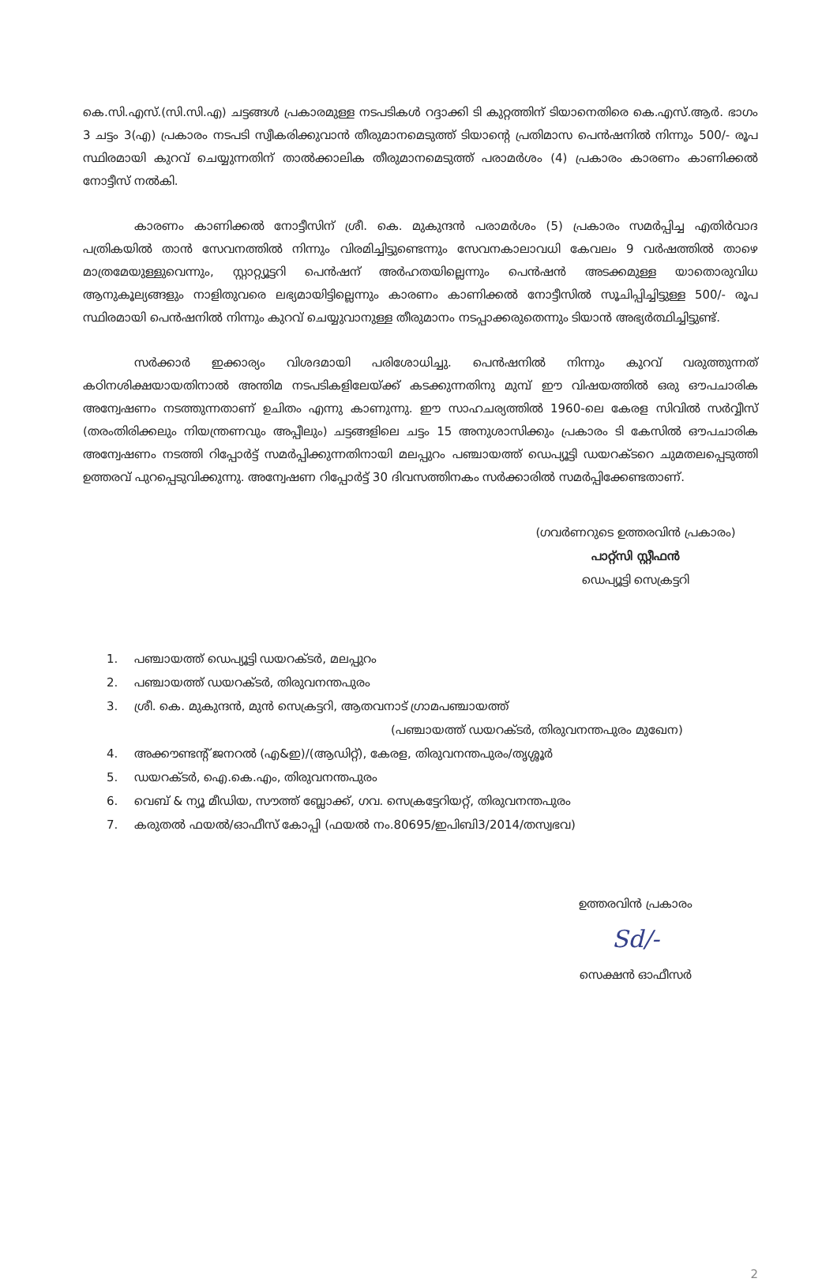കെ.സി.എസ്.(സി.സി.എ) ചട്ടങ്ങൾ പ്രകാരമുള്ള നടപടികൾ റദ്ദാക്കി ടി കുറ്റത്തിന് ടിയാനെതിരെ കെ.എസ്.ആർ. ഭാഗം 3 ചട്ടം 3(എ) പ്രകാരം നടപടി സ്വീകരിക്കുവാൻ തീരുമാനമെടുത്ത് ടിയാന്റെ പ്രതിമാസ പെൻഷനിൽ നിന്നും 500/- രൂപ സ്ഥിരമായി കുറവ് ചെയ്യുന്നതിന് താൽക്കാലിക തീരുമാനമെടുത്ത് പരാമർശം (4) പ്രകാരം കാരണം കാണിക്കൽ നോട്ടീസ് നൽകി.
കാരണം കാണിക്കൽ നോട്ടീസിന് ശ്രീ. കെ. മുകുന്ദൻ പരാമർശം (5) പ്രകാരം സമർപ്പിച്ച എതിർവാദ പത്രികയിൽ താൻ സേവനത്തിൽ നിന്നും വിരമിച്ചിട്ടുണ്ടെന്നും സേവനകാലാവധി കേവലം 9 വർഷത്തിൽ താഴെ മാത്രമേയുള്ളുവെന്നും, സ്റ്റാറ്റ്യൂട്ടറി പെൻഷന് അർഹതയില്ലെന്നും പെൻഷൻ അടക്കമുള്ള യാതൊരുവിധ ആനുകൂല്യങ്ങളും നാളിതുവരെ ലഭ്യമായിട്ടില്ലെന്നും കാരണം കാണിക്കൽ നോട്ടീസിൽ സൂചിപ്പിച്ചിട്ടുള്ള 500/- രൂപ സ്ഥിരമായി പെൻഷനിൽ നിന്നും കുറവ് ചെയ്യുവാനുള്ള തീരുമാനം നടപ്പാക്കരുതെന്നും ടിയാൻ അഭ്യർത്ഥിച്ചിട്ടുണ്ട്.
സർക്കാർ ഇക്കാര്യം വിശദമായി പരിശോധിച്ചു. പെൻഷനിൽ നിന്നും കുറവ് വരുത്തുന്നത് കഠിനശിക്ഷയായതിനാൽ അന്തിമ നടപടികളിലേയ്ക്ക് കടക്കുന്നതിനു മുമ്പ് ഈ വിഷയത്തിൽ ഒരു ഔപചാരിക അന്വേഷണം നടത്തുന്നതാണ് ഉചിതം എന്നു കാണുന്നു. ഈ സാഹചര്യത്തിൽ 1960-ലെ കേരള സിവിൽ സർവ്വീസ് (തരംതിരിക്കലും നിയന്ത്രണവും അപ്പീലും) ചട്ടങ്ങളിലെ ചട്ടം 15 അനുശാസിക്കും പ്രകാരം ടി കേസിൽ ഔപചാരിക അന്വേഷണം നടത്തി റിപ്പോർട്ട് സമർപ്പിക്കുന്നതിനായി മലപ്പുറം പഞ്ചായത്ത് ഡെപ്യൂട്ടി ഡയറക്ടറെ ചുമതലപ്പെടുത്തി ഉത്തരവ് പുറപ്പെടുവിക്കുന്നു. അന്വേഷണ റിപ്പോർട്ട് 30 ദിവസത്തിനകം സർക്കാരിൽ സമർപ്പിക്കേണ്ടതാണ്.
(ഗവർണറുടെ ഉത്തരവിൻ പ്രകാരം)
പാറ്റ്സി സ്റ്റീഫൻ
ഡെപ്യൂട്ടി സെക്രട്ടറി
1. പഞ്ചായത്ത് ഡെപ്യൂട്ടി ഡയറക്ടർ, മലപ്പുറം
2. പഞ്ചായത്ത് ഡയറക്ടർ, തിരുവനന്തപുരം
3. ശ്രീ. കെ. മുകുന്ദൻ, മുൻ സെക്രട്ടറി, ആതവനാട് ഗ്രാമപഞ്ചായത്ത്
(പഞ്ചായത്ത് ഡയറക്ടർ, തിരുവനന്തപുരം മുഖേന)
4. അക്കൗണ്ടന്റ് ജനറൽ (എ&ഇ)/(ആഡിറ്റ്), കേരള, തിരുവനന്തപുരം/തൃശ്ശൂർ
5. ഡയറക്ടർ, ഐ.കെ.എം, തിരുവനന്തപുരം
6. വെബ് & ന്യൂ മീഡിയ, സൗത്ത് ബ്ലോക്ക്, ഗവ. സെക്രട്ടേറിയറ്റ്, തിരുവനന്തപുരം
7. കരുതൽ ഫയൽ/ഓഫീസ് കോപ്പി (ഫയൽ നം.80695/ഇപിബി3/2014/തസ്വഭവ)
ഉത്തരവിൻ പ്രകാരം
Sd/-
സെക്ഷൻ ഓഫീസർ
2